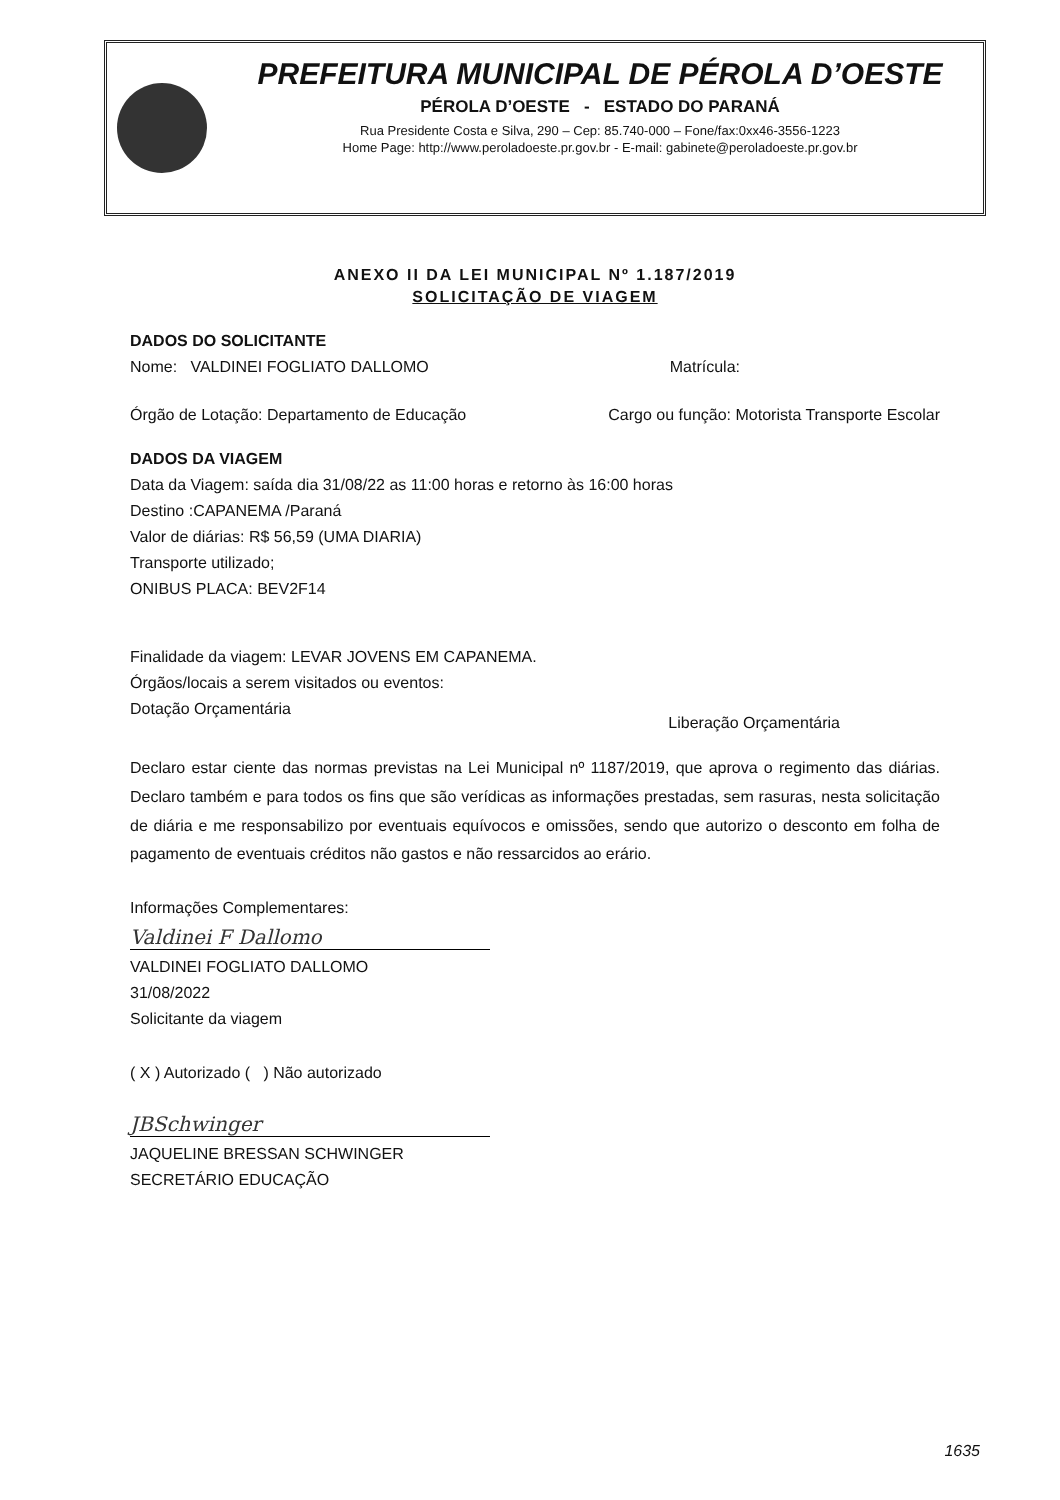PREFEITURA MUNICIPAL DE PÉROLA D’OESTE
PÉROLA D’OESTE - ESTADO DO PARANÁ
Rua Presidente Costa e Silva, 290 – Cep: 85.740-000 – Fone/fax:0xx46-3556-1223
Home Page: http://www.peroladoeste.pr.gov.br - E-mail: gabinete@peroladoeste.pr.gov.br
ANEXO II DA LEI MUNICIPAL Nº 1.187/2019
SOLICITAÇÃO DE VIAGEM
DADOS DO SOLICITANTE
Nome: VALDINEI FOGLIATO DALLOMO Matrícula:
Órgão de Lotação: Departamento de Educação Cargo ou função: Motorista Transporte Escolar
DADOS DA VIAGEM
Data da Viagem: saída dia 31/08/22 as 11:00 horas e retorno às 16:00 horas
Destino :CAPANEMA /Paraná
Valor de diárias: R$ 56,59 (UMA DIARIA)
Transporte utilizado;
ONIBUS PLACA: BEV2F14
Finalidade da viagem: LEVAR JOVENS EM CAPANEMA.
Órgãos/locais a serem visitados ou eventos:
Dotação Orçamentária Liberação Orçamentária
Declaro estar ciente das normas previstas na Lei Municipal nº 1187/2019, que aprova o regimento das diárias. Declaro também e para todos os fins que são verídicas as informações prestadas, sem rasuras, nesta solicitação de diária e me responsabilizo por eventuais equívocos e omissões, sendo que autorizo o desconto em folha de pagamento de eventuais créditos não gastos e não ressarcidos ao erário.
Informações Complementares:
Valdinei F Dallomo
VALDINEI FOGLIATO DALLOMO
31/08/2022
Solicitante da viagem
( X ) Autorizado ( ) Não autorizado
JBSchwinger
JAQUELINE BRESSAN SCHWINGER
SECRETÁRIO EDUCAÇÃO
1635